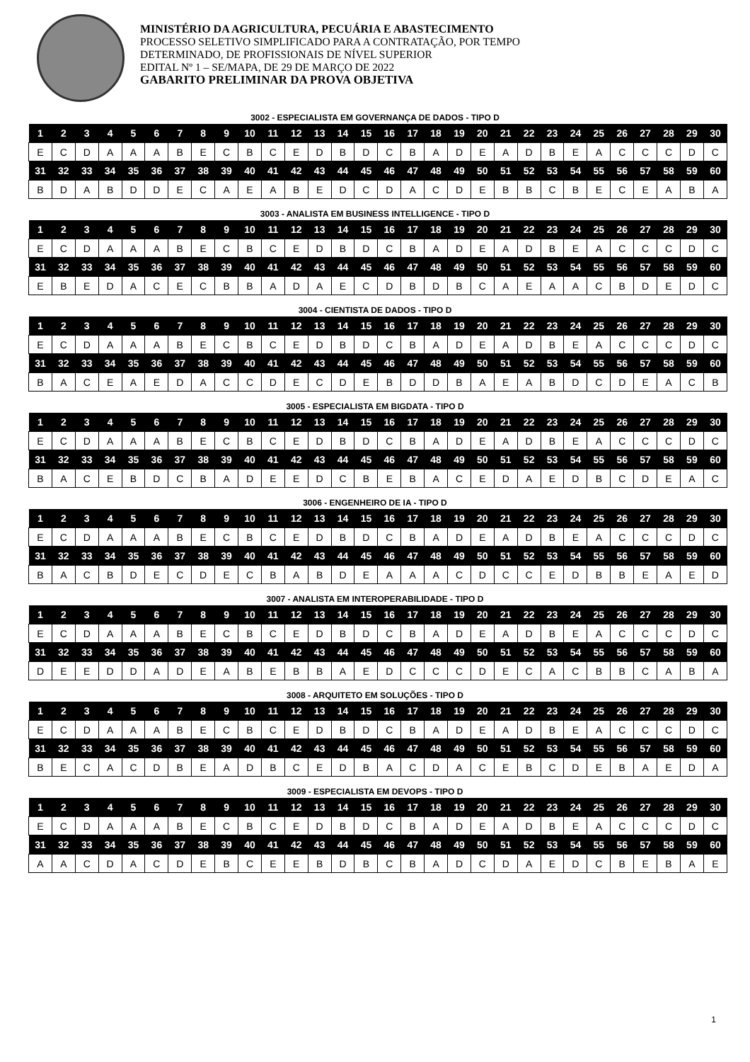MINISTÉRIO DA AGRICULTURA, PECUÁRIA E ABASTECIMENTO
PROCESSO SELETIVO SIMPLIFICADO PARA A CONTRATAÇÃO, POR TEMPO
DETERMINADO, DE PROFISSIONAIS DE NÍVEL SUPERIOR
EDITAL Nº 1 – SE/MAPA, DE 29 DE MARÇO DE 2022
GABARITO PRELIMINAR DA PROVA OBJETIVA
3002 - ESPECIALISTA EM GOVERNANÇA DE DADOS - TIPO D
| 1 | 2 | 3 | 4 | 5 | 6 | 7 | 8 | 9 | 10 | 11 | 12 | 13 | 14 | 15 | 16 | 17 | 18 | 19 | 20 | 21 | 22 | 23 | 24 | 25 | 26 | 27 | 28 | 29 | 30 |
| --- | --- | --- | --- | --- | --- | --- | --- | --- | --- | --- | --- | --- | --- | --- | --- | --- | --- | --- | --- | --- | --- | --- | --- | --- | --- | --- | --- | --- | --- |
| E | C | D | A | A | A | B | E | C | B | C | E | D | B | D | C | B | A | D | E | A | D | B | E | A | C | C | C | D | C |
| 31 | 32 | 33 | 34 | 35 | 36 | 37 | 38 | 39 | 40 | 41 | 42 | 43 | 44 | 45 | 46 | 47 | 48 | 49 | 50 | 51 | 52 | 53 | 54 | 55 | 56 | 57 | 58 | 59 | 60 |
| B | D | A | B | D | D | E | C | A | E | A | B | E | D | C | D | A | C | D | E | B | B | C | B | E | C | E | A | B | A |
3003 - ANALISTA EM BUSINESS INTELLIGENCE - TIPO D
| 1 | 2 | 3 | 4 | 5 | 6 | 7 | 8 | 9 | 10 | 11 | 12 | 13 | 14 | 15 | 16 | 17 | 18 | 19 | 20 | 21 | 22 | 23 | 24 | 25 | 26 | 27 | 28 | 29 | 30 |
| --- | --- | --- | --- | --- | --- | --- | --- | --- | --- | --- | --- | --- | --- | --- | --- | --- | --- | --- | --- | --- | --- | --- | --- | --- | --- | --- | --- | --- | --- |
| E | C | D | A | A | A | B | E | C | B | C | E | D | B | D | C | B | A | D | E | A | D | B | E | A | C | C | C | D | C |
| 31 | 32 | 33 | 34 | 35 | 36 | 37 | 38 | 39 | 40 | 41 | 42 | 43 | 44 | 45 | 46 | 47 | 48 | 49 | 50 | 51 | 52 | 53 | 54 | 55 | 56 | 57 | 58 | 59 | 60 |
| E | B | E | D | A | C | E | C | B | B | A | D | A | E | C | D | B | D | B | C | A | E | A | A | C | B | D | E | D | C |
3004 - CIENTISTA DE DADOS - TIPO D
| 1 | 2 | 3 | 4 | 5 | 6 | 7 | 8 | 9 | 10 | 11 | 12 | 13 | 14 | 15 | 16 | 17 | 18 | 19 | 20 | 21 | 22 | 23 | 24 | 25 | 26 | 27 | 28 | 29 | 30 |
| --- | --- | --- | --- | --- | --- | --- | --- | --- | --- | --- | --- | --- | --- | --- | --- | --- | --- | --- | --- | --- | --- | --- | --- | --- | --- | --- | --- | --- | --- |
| E | C | D | A | A | A | B | E | C | B | C | E | D | B | D | C | B | A | D | E | A | D | B | E | A | C | C | C | D | C |
| 31 | 32 | 33 | 34 | 35 | 36 | 37 | 38 | 39 | 40 | 41 | 42 | 43 | 44 | 45 | 46 | 47 | 48 | 49 | 50 | 51 | 52 | 53 | 54 | 55 | 56 | 57 | 58 | 59 | 60 |
| B | A | C | E | A | E | D | A | C | C | D | E | C | D | E | B | D | D | B | A | E | A | B | D | C | D | E | A | C | B |
3005 - ESPECIALISTA EM BIGDATA - TIPO D
| 1 | 2 | 3 | 4 | 5 | 6 | 7 | 8 | 9 | 10 | 11 | 12 | 13 | 14 | 15 | 16 | 17 | 18 | 19 | 20 | 21 | 22 | 23 | 24 | 25 | 26 | 27 | 28 | 29 | 30 |
| --- | --- | --- | --- | --- | --- | --- | --- | --- | --- | --- | --- | --- | --- | --- | --- | --- | --- | --- | --- | --- | --- | --- | --- | --- | --- | --- | --- | --- | --- |
| E | C | D | A | A | A | B | E | C | B | C | E | D | B | D | C | B | A | D | E | A | D | B | E | A | C | C | C | D | C |
| 31 | 32 | 33 | 34 | 35 | 36 | 37 | 38 | 39 | 40 | 41 | 42 | 43 | 44 | 45 | 46 | 47 | 48 | 49 | 50 | 51 | 52 | 53 | 54 | 55 | 56 | 57 | 58 | 59 | 60 |
| B | A | C | E | B | D | C | B | A | D | E | E | D | C | B | E | B | A | C | E | D | A | E | D | B | C | D | E | A | C |
3006 - ENGENHEIRO DE IA - TIPO D
| 1 | 2 | 3 | 4 | 5 | 6 | 7 | 8 | 9 | 10 | 11 | 12 | 13 | 14 | 15 | 16 | 17 | 18 | 19 | 20 | 21 | 22 | 23 | 24 | 25 | 26 | 27 | 28 | 29 | 30 |
| --- | --- | --- | --- | --- | --- | --- | --- | --- | --- | --- | --- | --- | --- | --- | --- | --- | --- | --- | --- | --- | --- | --- | --- | --- | --- | --- | --- | --- | --- |
| E | C | D | A | A | A | B | E | C | B | C | E | D | B | D | C | B | A | D | E | A | D | B | E | A | C | C | C | D | C |
| 31 | 32 | 33 | 34 | 35 | 36 | 37 | 38 | 39 | 40 | 41 | 42 | 43 | 44 | 45 | 46 | 47 | 48 | 49 | 50 | 51 | 52 | 53 | 54 | 55 | 56 | 57 | 58 | 59 | 60 |
| B | A | C | B | D | E | C | D | E | C | B | A | B | D | E | A | A | A | C | D | C | C | E | D | B | B | E | A | E | D |
3007 - ANALISTA EM INTEROPERABILIDADE - TIPO D
| 1 | 2 | 3 | 4 | 5 | 6 | 7 | 8 | 9 | 10 | 11 | 12 | 13 | 14 | 15 | 16 | 17 | 18 | 19 | 20 | 21 | 22 | 23 | 24 | 25 | 26 | 27 | 28 | 29 | 30 |
| --- | --- | --- | --- | --- | --- | --- | --- | --- | --- | --- | --- | --- | --- | --- | --- | --- | --- | --- | --- | --- | --- | --- | --- | --- | --- | --- | --- | --- | --- |
| E | C | D | A | A | A | B | E | C | B | C | E | D | B | D | C | B | A | D | E | A | D | B | E | A | C | C | C | D | C |
| 31 | 32 | 33 | 34 | 35 | 36 | 37 | 38 | 39 | 40 | 41 | 42 | 43 | 44 | 45 | 46 | 47 | 48 | 49 | 50 | 51 | 52 | 53 | 54 | 55 | 56 | 57 | 58 | 59 | 60 |
| D | E | E | D | D | A | D | E | A | B | E | B | B | A | E | D | C | C | C | D | E | C | A | C | B | B | C | A | B | A |
3008 - ARQUITETO EM SOLUÇÕES - TIPO D
| 1 | 2 | 3 | 4 | 5 | 6 | 7 | 8 | 9 | 10 | 11 | 12 | 13 | 14 | 15 | 16 | 17 | 18 | 19 | 20 | 21 | 22 | 23 | 24 | 25 | 26 | 27 | 28 | 29 | 30 |
| --- | --- | --- | --- | --- | --- | --- | --- | --- | --- | --- | --- | --- | --- | --- | --- | --- | --- | --- | --- | --- | --- | --- | --- | --- | --- | --- | --- | --- | --- |
| E | C | D | A | A | A | B | E | C | B | C | E | D | B | D | C | B | A | D | E | A | D | B | E | A | C | C | C | D | C |
| 31 | 32 | 33 | 34 | 35 | 36 | 37 | 38 | 39 | 40 | 41 | 42 | 43 | 44 | 45 | 46 | 47 | 48 | 49 | 50 | 51 | 52 | 53 | 54 | 55 | 56 | 57 | 58 | 59 | 60 |
| B | E | C | A | C | D | B | E | A | D | B | C | E | D | B | A | C | D | A | C | E | B | C | D | E | B | A | E | D | A |
3009 - ESPECIALISTA EM DEVOPS - TIPO D
| 1 | 2 | 3 | 4 | 5 | 6 | 7 | 8 | 9 | 10 | 11 | 12 | 13 | 14 | 15 | 16 | 17 | 18 | 19 | 20 | 21 | 22 | 23 | 24 | 25 | 26 | 27 | 28 | 29 | 30 |
| --- | --- | --- | --- | --- | --- | --- | --- | --- | --- | --- | --- | --- | --- | --- | --- | --- | --- | --- | --- | --- | --- | --- | --- | --- | --- | --- | --- | --- | --- |
| E | C | D | A | A | A | B | E | C | B | C | E | D | B | D | C | B | A | D | E | A | D | B | E | A | C | C | C | D | C |
| 31 | 32 | 33 | 34 | 35 | 36 | 37 | 38 | 39 | 40 | 41 | 42 | 43 | 44 | 45 | 46 | 47 | 48 | 49 | 50 | 51 | 52 | 53 | 54 | 55 | 56 | 57 | 58 | 59 | 60 |
| A | A | C | D | A | C | D | E | B | C | E | E | B | D | B | C | B | A | D | C | D | A | E | D | C | B | E | B | A | E |
1